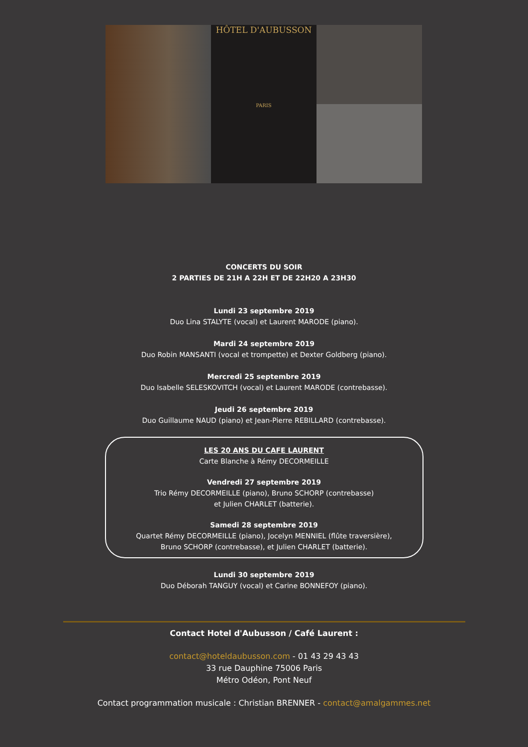HÔTEL D'AUBUSSON
PARIS
CONCERTS DU SOIR
2 PARTIES DE 21H A 22H ET DE 22H20 A 23H30
Lundi 23 septembre 2019
Duo Lina STALYTE (vocal) et Laurent MARODE (piano).
Mardi 24 septembre 2019
Duo Robin MANSANTI (vocal et trompette) et Dexter Goldberg (piano).
Mercredi 25 septembre 2019
Duo Isabelle SELESKOVITCH (vocal) et Laurent MARODE (contrebasse).
Jeudi 26 septembre 2019
Duo Guillaume NAUD (piano) et Jean-Pierre REBILLARD (contrebasse).
LES 20 ANS DU CAFE LAURENT
Carte Blanche à Rémy DECORMEILLE
Vendredi 27 septembre 2019
Trio Rémy DECORMEILLE (piano), Bruno SCHORP (contrebasse)
et Julien CHARLET (batterie).
Samedi 28 septembre 2019
Quartet Rémy DECORMEILLE (piano), Jocelyn MENNIEL (flûte traversière),
Bruno SCHORP (contrebasse), et Julien CHARLET (batterie).
Lundi 30 septembre 2019
Duo Déborah TANGUY (vocal) et Carine BONNEFOY (piano).
Contact Hotel d'Aubusson / Café Laurent :
contact@hoteldaubusson.com - 01 43 29 43 43
33 rue Dauphine 75006 Paris
Métro Odéon, Pont Neuf
Contact programmation musicale : Christian BRENNER - contact@amalgammes.net